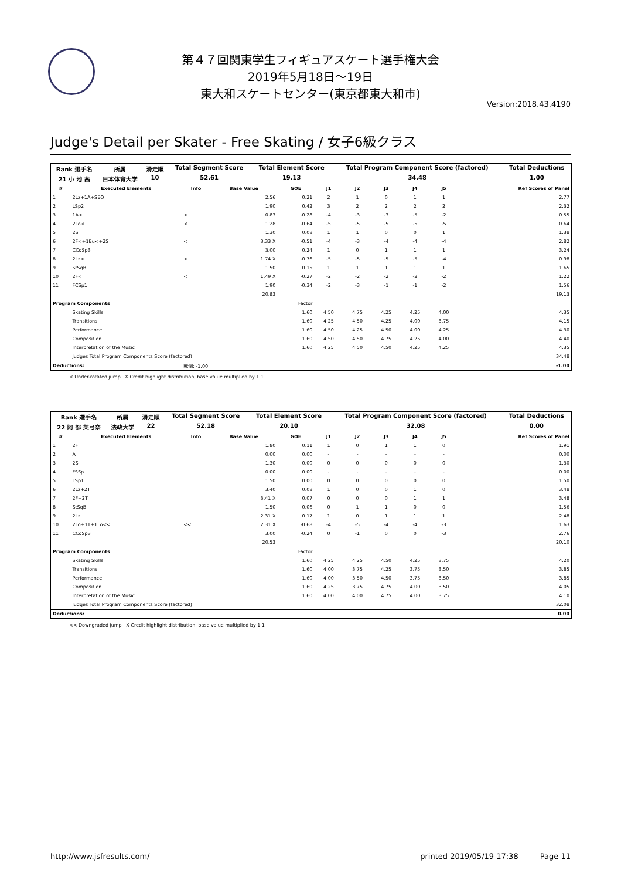第４７回関東学生フィギュアスケート選手権大会
2019年5月18日～19日
東大和スケートセンター(東京都東大和市)
Version:2018.43.4190
Judge's Detail per Skater - Free Skating / 女子6級クラス
| Rank 選手名 | 所属 | 滑走順 | Total Segment Score | Total Element Score | Total Program Component Score (factored) | Total Deductions |
| --- | --- | --- | --- | --- | --- | --- |
| 21 小 池 茜 | 日本体育大学 | 10 | 52.61 | 19.13 | 34.48 | 1.00 |
| # | Executed Elements | Info | Base Value | GOE | J1 | J2 | J3 | J4 | J5 | Ref Scores of Panel |
| --- | --- | --- | --- | --- | --- | --- | --- | --- | --- | --- |
| 1 | 2Lz+1A+SEQ | | 2.56 | 0.21 | 2 | 1 | 0 | 1 | 1 | 2.77 |
| 2 | LSp2 | | 1.90 | 0.42 | 3 | 2 | 2 | 2 | 2 | 2.32 |
| 3 | 1A< | < | 0.83 | -0.28 | -4 | -3 | -3 | -5 | -2 | 0.55 |
| 4 | 2Lo< | < | 1.28 | -0.64 | -5 | -5 | -5 | -5 | -5 | 0.64 |
| 5 | 2S | | 1.30 | 0.08 | 1 | 1 | 0 | 0 | 1 | 1.38 |
| 6 | 2F<+1Eu<+2S | < | 3.33 X | -0.51 | -4 | -3 | -4 | -4 | -4 | 2.82 |
| 7 | CCoSp3 | | 3.00 | 0.24 | 1 | 0 | 1 | 1 | 1 | 3.24 |
| 8 | 2Lz< | < | 1.74 X | -0.76 | -5 | -5 | -5 | -5 | -4 | 0.98 |
| 9 | StSqB | | 1.50 | 0.15 | 1 | 1 | 1 | 1 | 1 | 1.65 |
| 10 | 2F< | < | 1.49 X | -0.27 | -2 | -2 | -2 | -2 | -2 | 1.22 |
| 11 | FCSp1 | | 1.90 | -0.34 | -2 | -3 | -1 | -1 | -2 | 1.56 |
| | | | 20.83 | | | | | | | 19.13 |
| Program Components | | | | Factor | | | | | | |
| | Skating Skills | | | 1.60 | 4.50 | 4.75 | 4.25 | 4.25 | 4.00 | 4.35 |
| | Transitions | | | 1.60 | 4.25 | 4.50 | 4.25 | 4.00 | 3.75 | 4.15 |
| | Performance | | | 1.60 | 4.50 | 4.25 | 4.50 | 4.00 | 4.25 | 4.30 |
| | Composition | | | 1.60 | 4.50 | 4.50 | 4.75 | 4.25 | 4.00 | 4.40 |
| | Interpretation of the Music | | | 1.60 | 4.25 | 4.50 | 4.50 | 4.25 | 4.25 | 4.35 |
| | Judges Total Program Components Score (factored) | | | | | | | | | 34.48 |
| Deductions: | | 転倒: -1.00 | | | | | | | | -1.00 |
< Under-rotated jump X Credit highlight distribution, base value multiplied by 1.1
| Rank 選手名 | 所属 | 滑走順 | Total Segment Score | Total Element Score | Total Program Component Score (factored) | Total Deductions |
| --- | --- | --- | --- | --- | --- | --- |
| 22 阿 部 芙弓奈 | 法政大学 | 22 | 52.18 | 20.10 | 32.08 | 0.00 |
| # | Executed Elements | Info | Base Value | GOE | J1 | J2 | J3 | J4 | J5 | Ref Scores of Panel |
| --- | --- | --- | --- | --- | --- | --- | --- | --- | --- | --- |
| 1 | 2F | | 1.80 | 0.11 | 1 | 0 | 1 | 1 | 0 | 1.91 |
| 2 | A | | 0.00 | 0.00 | - | - | - | - | - | 0.00 |
| 3 | 2S | | 1.30 | 0.00 | 0 | 0 | 0 | 0 | 0 | 1.30 |
| 4 | FSSp | | 0.00 | 0.00 | - | - | - | - | - | 0.00 |
| 5 | LSp1 | | 1.50 | 0.00 | 0 | 0 | 0 | 0 | 0 | 1.50 |
| 6 | 2Lz+2T | | 3.40 | 0.08 | 1 | 0 | 0 | 1 | 0 | 3.48 |
| 7 | 2F+2T | | 3.41 X | 0.07 | 0 | 0 | 0 | 1 | 1 | 3.48 |
| 8 | StSqB | | 1.50 | 0.06 | 0 | 1 | 1 | 0 | 0 | 1.56 |
| 9 | 2Lz | | 2.31 X | 0.17 | 1 | 0 | 1 | 1 | 1 | 2.48 |
| 10 | 2Lo+1T+1Lo<< | << | 2.31 X | -0.68 | -4 | -5 | -4 | -4 | -3 | 1.63 |
| 11 | CCoSp3 | | 3.00 | -0.24 | 0 | -1 | 0 | 0 | -3 | 2.76 |
| | | | 20.53 | | | | | | | 20.10 |
| Program Components | | | | Factor | | | | | | |
| | Skating Skills | | | 1.60 | 4.25 | 4.25 | 4.50 | 4.25 | 3.75 | 4.20 |
| | Transitions | | | 1.60 | 4.00 | 3.75 | 4.25 | 3.75 | 3.50 | 3.85 |
| | Performance | | | 1.60 | 4.00 | 3.50 | 4.50 | 3.75 | 3.50 | 3.85 |
| | Composition | | | 1.60 | 4.25 | 3.75 | 4.75 | 4.00 | 3.50 | 4.05 |
| | Interpretation of the Music | | | 1.60 | 4.00 | 4.00 | 4.75 | 4.00 | 3.75 | 4.10 |
| | Judges Total Program Components Score (factored) | | | | | | | | | 32.08 |
| Deductions: | | | | | | | | | | 0.00 |
<< Downgraded jump X Credit highlight distribution, base value multiplied by 1.1
http://www.jsfresults.com/ printed 2019/05/19 17:38 Page 11